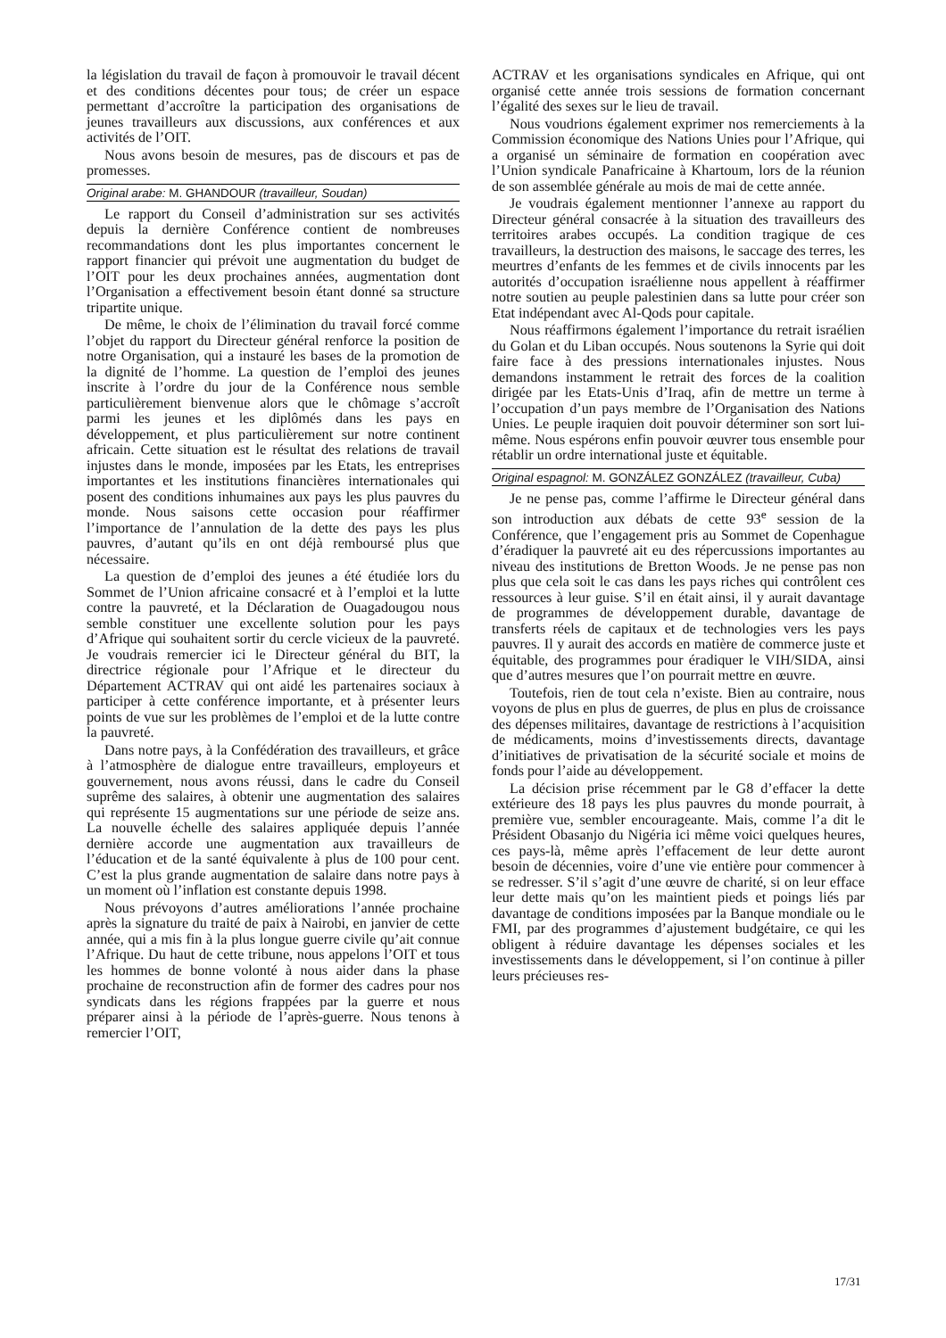la législation du travail de façon à promouvoir le travail décent et des conditions décentes pour tous; de créer un espace permettant d’accroître la participation des organisations de jeunes travailleurs aux discussions, aux conférences et aux activités de l’OIT.
Nous avons besoin de mesures, pas de discours et pas de promesses.
Original arabe: M. GHANDOUR (travailleur, Soudan)
Le rapport du Conseil d’administration sur ses activités depuis la dernière Conférence contient de nombreuses recommandations dont les plus importantes concernent le rapport financier qui prévoit une augmentation du budget de l’OIT pour les deux prochaines années, augmentation dont l’Organisation a effectivement besoin étant donné sa structure tripartite unique.
De même, le choix de l’élimination du travail forcé comme l’objet du rapport du Directeur général renforce la position de notre Organisation, qui a instauré les bases de la promotion de la dignité de l’homme. La question de l’emploi des jeunes inscrite à l’ordre du jour de la Conférence nous semble particulièrement bienvenue alors que le chômage s’accroît parmi les jeunes et les diplômés dans les pays en développement, et plus particulièrement sur notre continent africain. Cette situation est le résultat des relations de travail injustes dans le monde, imposées par les Etats, les entreprises importantes et les institutions financières internationales qui posent des conditions inhumaines aux pays les plus pauvres du monde. Nous saisons cette occasion pour réaffirmer l’importance de l’annulation de la dette des pays les plus pauvres, d’autant qu’ils en ont déjà remboursé plus que nécessaire.
La question de d’emploi des jeunes a été étudiée lors du Sommet de l’Union africaine consacré et à l’emploi et la lutte contre la pauvreté, et la Déclaration de Ouagadougou nous semble constituer une excellente solution pour les pays d’Afrique qui souhaitent sortir du cercle vicieux de la pauvreté. Je voudrais remercier ici le Directeur général du BIT, la directrice régionale pour l’Afrique et le directeur du Département ACTRAV qui ont aidé les partenaires sociaux à participer à cette conférence importante, et à présenter leurs points de vue sur les problèmes de l’emploi et de la lutte contre la pauvreté.
Dans notre pays, à la Confédération des travailleurs, et grâce à l’atmosphère de dialogue entre travailleurs, employeurs et gouvernement, nous avons réussi, dans le cadre du Conseil suprême des salaires, à obtenir une augmentation des salaires qui représente 15 augmentations sur une période de seize ans. La nouvelle échelle des salaires appliquée depuis l’année dernière accorde une augmentation aux travailleurs de l’éducation et de la santé équivalente à plus de 100 pour cent. C’est la plus grande augmentation de salaire dans notre pays à un moment où l’inflation est constante depuis 1998.
Nous prévoyons d’autres améliorations l’année prochaine après la signature du traité de paix à Nairobi, en janvier de cette année, qui a mis fin à la plus longue guerre civile qu’ait connue l’Afrique. Du haut de cette tribune, nous appelons l’OIT et tous les hommes de bonne volonté à nous aider dans la phase prochaine de reconstruction afin de former des cadres pour nos syndicats dans les régions frappées par la guerre et nous préparer ainsi à la période de l’après-guerre. Nous tenons à remercier l’OIT,
ACTRAV et les organisations syndicales en Afrique, qui ont organisé cette année trois sessions de formation concernant l’égalité des sexes sur le lieu de travail.
Nous voudrions également exprimer nos remerciements à la Commission économique des Nations Unies pour l’Afrique, qui a organisé un séminaire de formation en coopération avec l’Union syndicale Panafricaine à Khartoum, lors de la réunion de son assemblée générale au mois de mai de cette année.
Je voudrais également mentionner l’annexe au rapport du Directeur général consacrée à la situation des travailleurs des territoires arabes occupés. La condition tragique de ces travailleurs, la destruction des maisons, le saccage des terres, les meurtres d’enfants de les femmes et de civils innocents par les autorités d’occupation israélienne nous appellent à réaffirmer notre soutien au peuple palestinien dans sa lutte pour créer son Etat indépendant avec Al-Qods pour capitale.
Nous réaffirmons également l’importance du retrait israélien du Golan et du Liban occupés. Nous soutenons la Syrie qui doit faire face à des pressions internationales injustes. Nous demandons instamment le retrait des forces de la coalition dirigée par les Etats-Unis d’Iraq, afin de mettre un terme à l’occupation d’un pays membre de l’Organisation des Nations Unies. Le peuple iraquien doit pouvoir déterminer son sort lui-même. Nous espérons enfin pouvoir œuvrer tous ensemble pour rétablir un ordre international juste et équitable.
Original espagnol: M. GONZÁLEZ GONZÁLEZ (travailleur, Cuba)
Je ne pense pas, comme l’affirme le Directeur général dans son introduction aux débats de cette 93<sup>e</sup> session de la Conférence, que l’engagement pris au Sommet de Copenhague d’éradiquer la pauvreté ait eu des répercussions importantes au niveau des institutions de Bretton Woods. Je ne pense pas non plus que cela soit le cas dans les pays riches qui contrôlent ces ressources à leur guise. S’il en était ainsi, il y aurait davantage de programmes de développement durable, davantage de transferts réels de capitaux et de technologies vers les pays pauvres. Il y aurait des accords en matière de commerce juste et équitable, des programmes pour éradiquer le VIH/SIDA, ainsi que d’autres mesures que l’on pourrait mettre en œuvre.
Toutefois, rien de tout cela n’existe. Bien au contraire, nous voyons de plus en plus de guerres, de plus en plus de croissance des dépenses militaires, davantage de restrictions à l’acquisition de médicaments, moins d’investissements directs, davantage d’initiatives de privatisation de la sécurité sociale et moins de fonds pour l’aide au développement.
La décision prise récemment par le G8 d’effacer la dette extérieure des 18 pays les plus pauvres du monde pourrait, à première vue, sembler encourageante. Mais, comme l’a dit le Président Obasanjo du Nigéria ici même voici quelques heures, ces pays-là, même après l’effacement de leur dette auront besoin de décennies, voire d’une vie entière pour commencer à se redresser. S’il s’agit d’une œuvre de charité, si on leur efface leur dette mais qu’on les maintient pieds et poings liés par davantage de conditions imposées par la Banque mondiale ou le FMI, par des programmes d’ajustement budgétaire, ce qui les obligent à réduire davantage les dépenses sociales et les investissements dans le développement, si l’on continue à piller leurs précieuses res-
17/31